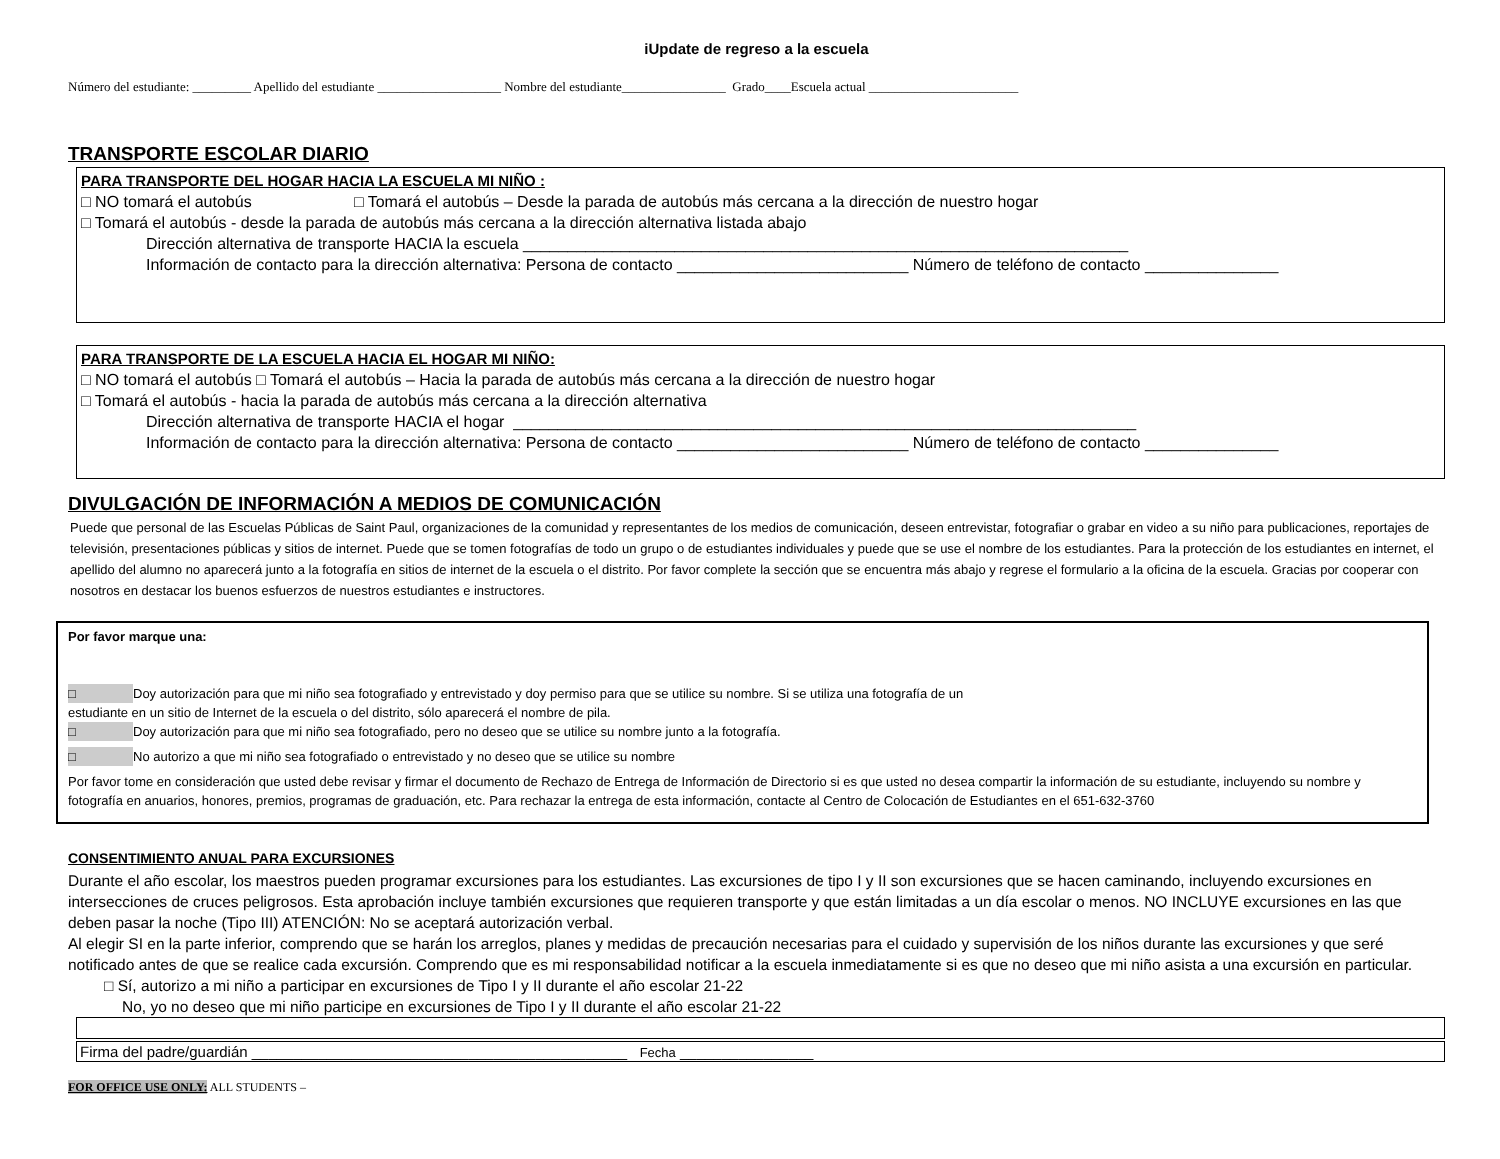iUpdate de regreso a la escuela
Número del estudiante: _________ Apellido del estudiante ___________________ Nombre del estudiante________________ Grado____Escuela actual _______________________
TRANSPORTE ESCOLAR DIARIO
PARA TRANSPORTE DEL HOGAR HACIA LA ESCUELA MI NIÑO :
□ NO tomará el autobús □ Tomará el autobús – Desde la parada de autobús más cercana a la dirección de nuestro hogar
□ Tomará el autobús - desde la parada de autobús más cercana a la dirección alternativa listada abajo
Dirección alternativa de transporte HACIA la escuela ____________________________________________________________________
Información de contacto para la dirección alternativa: Persona de contacto __________________________ Número de teléfono de contacto _______________
PARA TRANSPORTE DE LA ESCUELA HACIA EL HOGAR MI NIÑO:
□ NO tomará el autobús □ Tomará el autobús – Hacia la parada de autobús más cercana a la dirección de nuestro hogar
□ Tomará el autobús - hacia la parada de autobús más cercana a la dirección alternativa
Dirección alternativa de transporte HACIA el hogar ______________________________________________________________________
Información de contacto para la dirección alternativa: Persona de contacto __________________________ Número de teléfono de contacto _______________
DIVULGACIÓN DE INFORMACIÓN A MEDIOS DE COMUNICACIÓN
Puede que personal de las Escuelas Públicas de Saint Paul, organizaciones de la comunidad y representantes de los medios de comunicación, deseen entrevistar, fotografiar o grabar en video a su niño para publicaciones, reportajes de televisión, presentaciones públicas y sitios de internet. Puede que se tomen fotografías de todo un grupo o de estudiantes individuales y puede que se use el nombre de los estudiantes. Para la protección de los estudiantes en internet, el apellido del alumno no aparecerá junto a la fotografía en sitios de internet de la escuela o el distrito. Por favor complete la sección que se encuentra más abajo y regrese el formulario a la oficina de la escuela. Gracias por cooperar con nosotros en destacar los buenos esfuerzos de nuestros estudiantes e instructores.
Por favor marque una:
□ Doy autorización para que mi niño sea fotografiado y entrevistado y doy permiso para que se utilice su nombre. Si se utiliza una fotografía de un
estudiante en un sitio de Internet de la escuela o del distrito, sólo aparecerá el nombre de pila.
□ Doy autorización para que mi niño sea fotografiado, pero no deseo que se utilice su nombre junto a la fotografía.
□ No autorizo a que mi niño sea fotografiado o entrevistado y no deseo que se utilice su nombre
Por favor tome en consideración que usted debe revisar y firmar el documento de Rechazo de Entrega de Información de Directorio si es que usted no desea compartir la información de su estudiante, incluyendo su nombre y fotografía en anuarios, honores, premios, programas de graduación, etc. Para rechazar la entrega de esta información, contacte al Centro de Colocación de Estudiantes en el 651-632-3760
CONSENTIMIENTO ANUAL PARA EXCURSIONES
Durante el año escolar, los maestros pueden programar excursiones para los estudiantes. Las excursiones de tipo I y II son excursiones que se hacen caminando, incluyendo excursiones en intersecciones de cruces peligrosos. Esta aprobación incluye también excursiones que requieren transporte y que están limitadas a un día escolar o menos. NO INCLUYE excursiones en las que deben pasar la noche (Tipo III) ATENCIÓN: No se aceptará autorización verbal.
Al elegir SI en la parte inferior, comprendo que se harán los arreglos, planes y medidas de precaución necesarias para el cuidado y supervisión de los niños durante las excursiones y que seré notificado antes de que se realice cada excursión. Comprendo que es mi responsabilidad notificar a la escuela inmediatamente si es que no deseo que mi niño asista a una excursión en particular.
□ Sí, autorizo a mi niño a participar en excursiones de Tipo I y II durante el año escolar 21-22
No, yo no deseo que mi niño participe en excursiones de Tipo I y II durante el año escolar 21-22
Firma del padre/guardián _____________________________________________ Fecha ________________
FOR OFFICE USE ONLY: ALL STUDENTS –